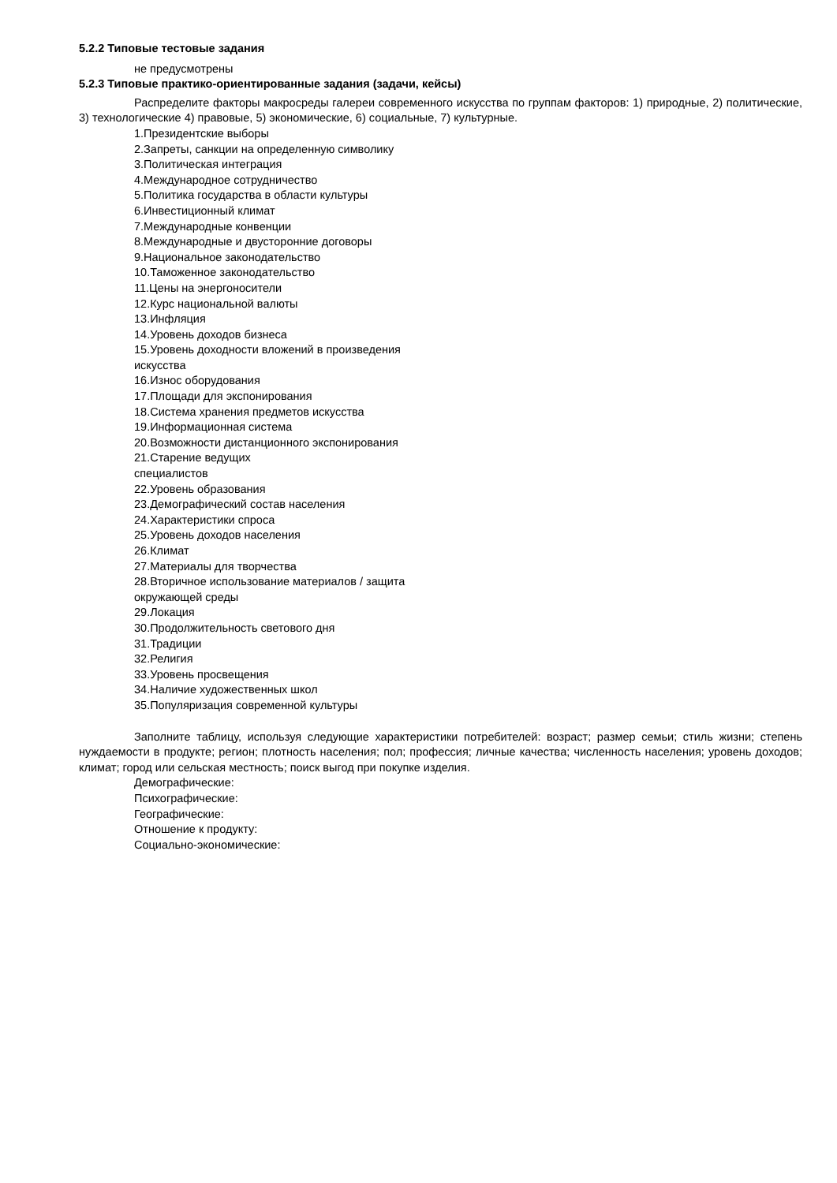5.2.2 Типовые тестовые задания
не предусмотрены
5.2.3 Типовые практико-ориентированные задания (задачи, кейсы)
Распределите факторы макросреды галереи современного искусства по группам факторов: 1) природные, 2) политические, 3) технологические 4) правовые, 5) экономические, 6) социальные, 7) культурные.
1.Президентские выборы
2.Запреты, санкции на определенную символику
3.Политическая интеграция
4.Международное сотрудничество
5.Политика государства в области культуры
6.Инвестиционный климат
7.Международные конвенции
8.Международные и двусторонние договоры
9.Национальное законодательство
10.Таможенное законодательство
11.Цены на энергоносители
12.Курс национальной валюты
13.Инфляция
14.Уровень доходов бизнеса
15.Уровень доходности вложений в произведения
искусства
16.Износ оборудования
17.Площади для экспонирования
18.Система хранения предметов искусства
19.Информационная система
20.Возможности дистанционного экспонирования
21.Старение ведущих
специалистов
22.Уровень образования
23.Демографический состав населения
24.Характеристики спроса
25.Уровень доходов населения
26.Климат
27.Материалы для творчества
28.Вторичное использование материалов / защита
окружающей среды
29.Локация
30.Продолжительность светового дня
31.Традиции
32.Религия
33.Уровень просвещения
34.Наличие художественных школ
35.Популяризация современной культуры
Заполните таблицу, используя следующие характеристики потребителей: возраст; размер семьи; стиль жизни; степень нуждаемости в продукте; регион; плотность населения; пол; профессия; личные качества; численность населения; уровень доходов; климат; город или сельская местность; поиск выгод при покупке изделия.
Демографические:
Психографические:
Географические:
Отношение к продукту:
Социально-экономические: